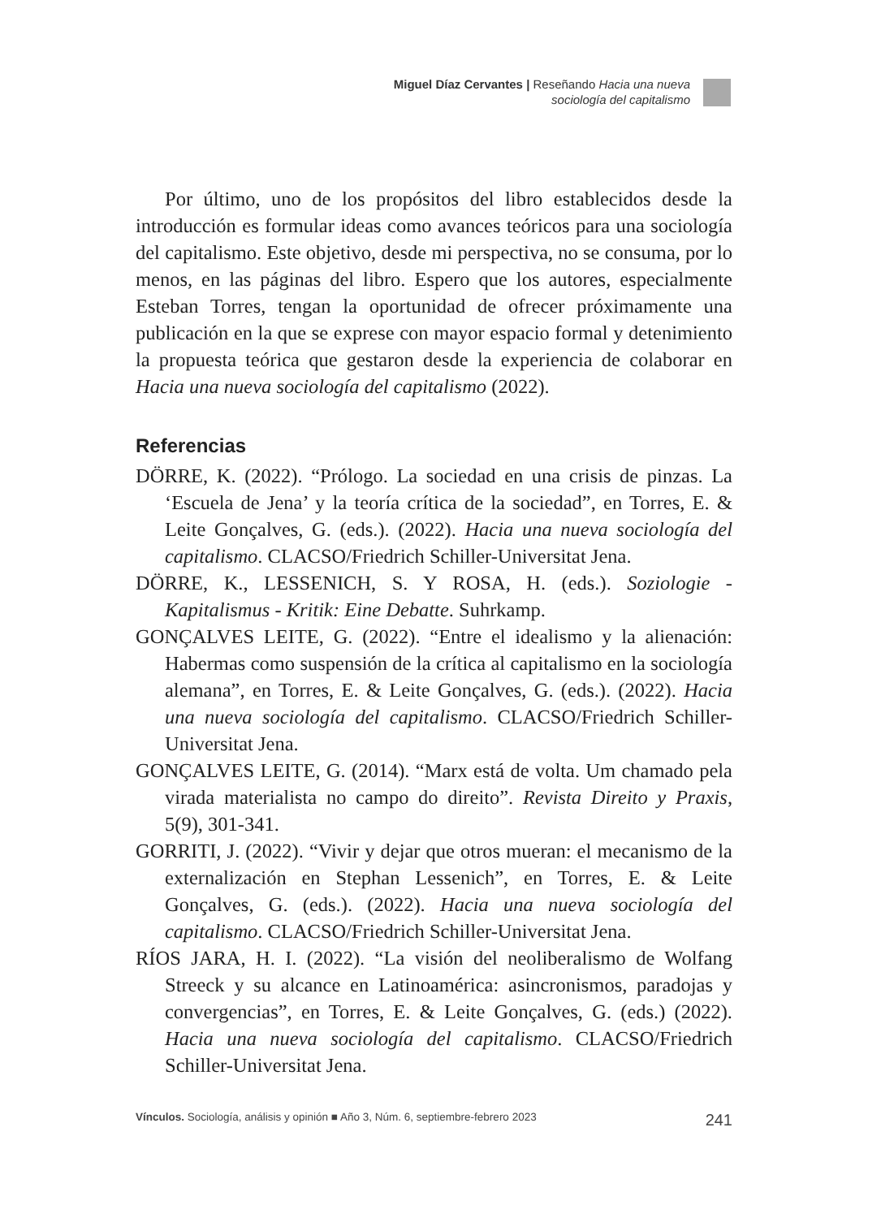Miguel Díaz Cervantes | Reseñando Hacia una nueva sociología del capitalismo
Por último, uno de los propósitos del libro establecidos desde la introducción es formular ideas como avances teóricos para una sociología del capitalismo. Este objetivo, desde mi perspectiva, no se consuma, por lo menos, en las páginas del libro. Espero que los autores, especialmente Esteban Torres, tengan la oportunidad de ofrecer próximamente una publicación en la que se exprese con mayor espacio formal y detenimiento la propuesta teórica que gestaron desde la experiencia de colaborar en Hacia una nueva sociología del capitalismo (2022).
Referencias
DÖRRE, K. (2022). “Prólogo. La sociedad en una crisis de pinzas. La ‘Escuela de Jena’ y la teoría crítica de la sociedad”, en Torres, E. & Leite Gonçalves, G. (eds.). (2022). Hacia una nueva sociología del capitalismo. CLACSO/Friedrich Schiller-Universitat Jena.
DÖRRE, K., LESSENICH, S. Y ROSA, H. (eds.). Soziologie - Kapitalismus - Kritik: Eine Debatte. Suhrkamp.
GONÇALVES LEITE, G. (2022). “Entre el idealismo y la alienación: Habermas como suspensión de la crítica al capitalismo en la sociología alemana”, en Torres, E. & Leite Gonçalves, G. (eds.). (2022). Hacia una nueva sociología del capitalismo. CLACSO/Friedrich Schiller-Universitat Jena.
GONÇALVES LEITE, G. (2014). “Marx está de volta. Um chamado pela virada materialista no campo do direito”. Revista Direito y Praxis, 5(9), 301-341.
GORRITI, J. (2022). “Vivir y dejar que otros mueran: el mecanismo de la externalización en Stephan Lessenich”, en Torres, E. & Leite Gonçalves, G. (eds.). (2022). Hacia una nueva sociología del capitalismo. CLACSO/Friedrich Schiller-Universitat Jena.
RÍOS JARA, H. I. (2022). “La visión del neoliberalismo de Wolfang Streeck y su alcance en Latinoamérica: asincronismos, paradojas y convergencias”, en Torres, E. & Leite Gonçalves, G. (eds.) (2022). Hacia una nueva sociología del capitalismo. CLACSO/Friedrich Schiller-Universitat Jena.
Vínculos. Sociología, análisis y opinión ■ Año 3, Núm. 6, septiembre-febrero 2023 241